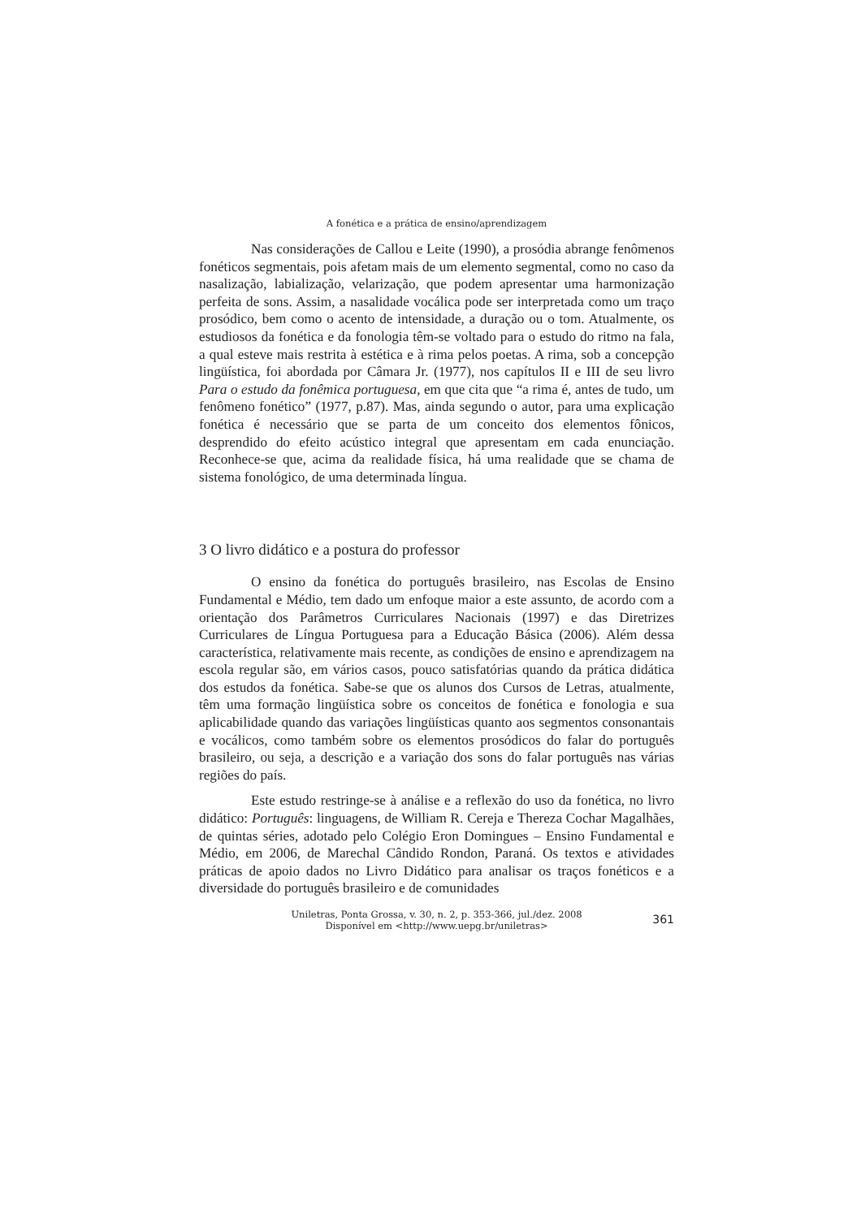A fonética e a prática de ensino/aprendizagem
Nas considerações de Callou e Leite (1990), a prosódia abrange fenômenos fonéticos segmentais, pois afetam mais de um elemento segmental, como no caso da nasalização, labialização, velarização, que podem apresentar uma harmonização perfeita de sons. Assim, a nasalidade vocálica pode ser interpretada como um traço prosódico, bem como o acento de intensidade, a duração ou o tom. Atualmente, os estudiosos da fonética e da fonologia têm-se voltado para o estudo do ritmo na fala, a qual esteve mais restrita à estética e à rima pelos poetas. A rima, sob a concepção lingüística, foi abordada por Câmara Jr. (1977), nos capítulos II e III de seu livro Para o estudo da fonêmica portuguesa, em que cita que “a rima é, antes de tudo, um fenômeno fonético” (1977, p.87). Mas, ainda segundo o autor, para uma explicação fonética é necessário que se parta de um conceito dos elementos fônicos, desprendido do efeito acústico integral que apresentam em cada enunciação. Reconhece-se que, acima da realidade física, há uma realidade que se chama de sistema fonológico, de uma determinada língua.
3 O livro didático e a postura do professor
O ensino da fonética do português brasileiro, nas Escolas de Ensino Fundamental e Médio, tem dado um enfoque maior a este assunto, de acordo com a orientação dos Parâmetros Curriculares Nacionais (1997) e das Diretrizes Curriculares de Língua Portuguesa para a Educação Básica (2006). Além dessa característica, relativamente mais recente, as condições de ensino e aprendizagem na escola regular são, em vários casos, pouco satisfatórias quando da prática didática dos estudos da fonética. Sabe-se que os alunos dos Cursos de Letras, atualmente, têm uma formação lingüística sobre os conceitos de fonética e fonologia e sua aplicabilidade quando das variações lingüísticas quanto aos segmentos consonantais e vocálicos, como também sobre os elementos prosódicos do falar do português brasileiro, ou seja, a descrição e a variação dos sons do falar português nas várias regiões do país.
Este estudo restringe-se à análise e a reflexão do uso da fonética, no livro didático: Português: linguagens, de William R. Cereja e Thereza Cochar Magalhães, de quintas séries, adotado pelo Colégio Eron Domingues – Ensino Fundamental e Médio, em 2006, de Marechal Cândido Rondon, Paraná. Os textos e atividades práticas de apoio dados no Livro Didático para analisar os traços fonéticos e a diversidade do português brasileiro e de comunidades
Uniletras, Ponta Grossa, v. 30, n. 2, p. 353-366, jul./dez. 2008
Disponível em <http://www.uepg.br/uniletras>
361